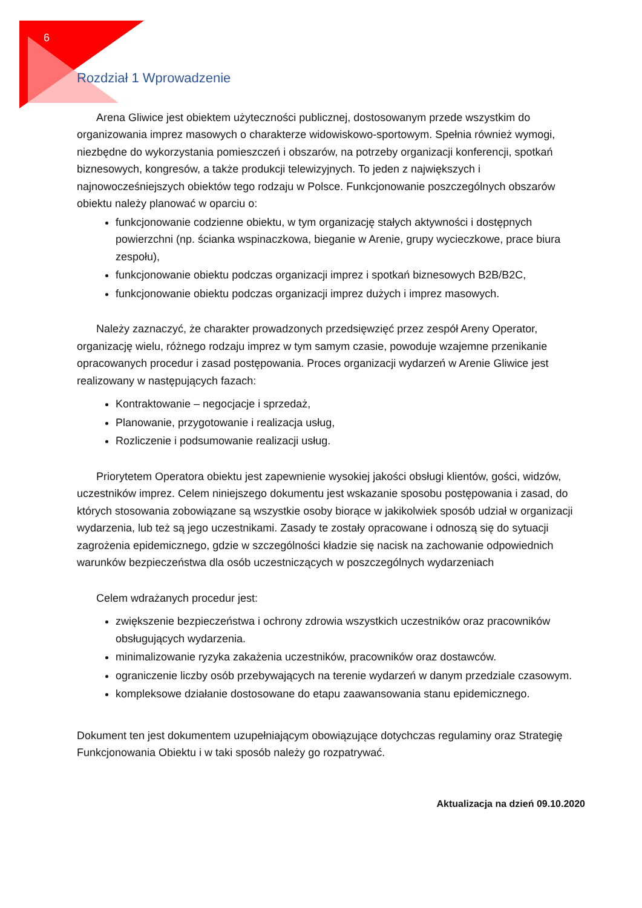6
Rozdział 1 Wprowadzenie
Arena Gliwice jest obiektem użyteczności publicznej, dostosowanym przede wszystkim do organizowania imprez masowych o charakterze widowiskowo-sportowym. Spełnia również wymogi, niezbędne do wykorzystania pomieszczeń i obszarów, na potrzeby organizacji konferencji, spotkań biznesowych, kongresów, a także produkcji telewizyjnych. To jeden z największych i najnowocześniejszych obiektów tego rodzaju w Polsce. Funkcjonowanie poszczególnych obszarów obiektu należy planować w oparciu o:
funkcjonowanie codzienne obiektu, w tym organizację stałych aktywności i dostępnych powierzchni (np. ścianka wspinaczkowa, bieganie w Arenie, grupy wycieczkowe, prace biura zespołu),
funkcjonowanie obiektu podczas organizacji imprez i spotkań biznesowych B2B/B2C,
funkcjonowanie obiektu podczas organizacji imprez dużych i imprez masowych.
Należy zaznaczyć, że charakter prowadzonych przedsięwzięć przez zespół Areny Operator, organizację wielu, różnego rodzaju imprez w tym samym czasie, powoduje wzajemne przenikanie opracowanych procedur i zasad postępowania. Proces organizacji wydarzeń w Arenie Gliwice jest realizowany w następujących fazach:
Kontraktowanie – negocjacje i sprzedaż,
Planowanie, przygotowanie i realizacja usług,
Rozliczenie i podsumowanie realizacji usług.
Priorytetem Operatora obiektu jest zapewnienie wysokiej jakości obsługi klientów, gości, widzów, uczestników imprez. Celem niniejszego dokumentu jest wskazanie sposobu postępowania i zasad, do których stosowania zobowiązane są wszystkie osoby biorące w jakikolwiek sposób udział w organizacji wydarzenia, lub też są jego uczestnikami. Zasady te zostały opracowane i odnoszą się do sytuacji zagrożenia epidemicznego, gdzie w szczególności kładzie się nacisk na zachowanie odpowiednich warunków bezpieczeństwa dla osób uczestniczących w poszczególnych wydarzeniach
Celem wdrażanych procedur jest:
zwiększenie bezpieczeństwa i ochrony zdrowia wszystkich uczestników oraz pracowników obsługujących wydarzenia.
minimalizowanie ryzyka zakażenia uczestników, pracowników oraz dostawców.
ograniczenie liczby osób przebywających na terenie wydarzeń w danym przedziale czasowym.
kompleksowe działanie dostosowane do etapu zaawansowania stanu epidemicznego.
Dokument ten jest dokumentem uzupełniającym obowiązujące dotychczas regulaminy oraz Strategię Funkcjonowania Obiektu i w taki sposób należy go rozpatrywać.
Aktualizacja na dzień 09.10.2020